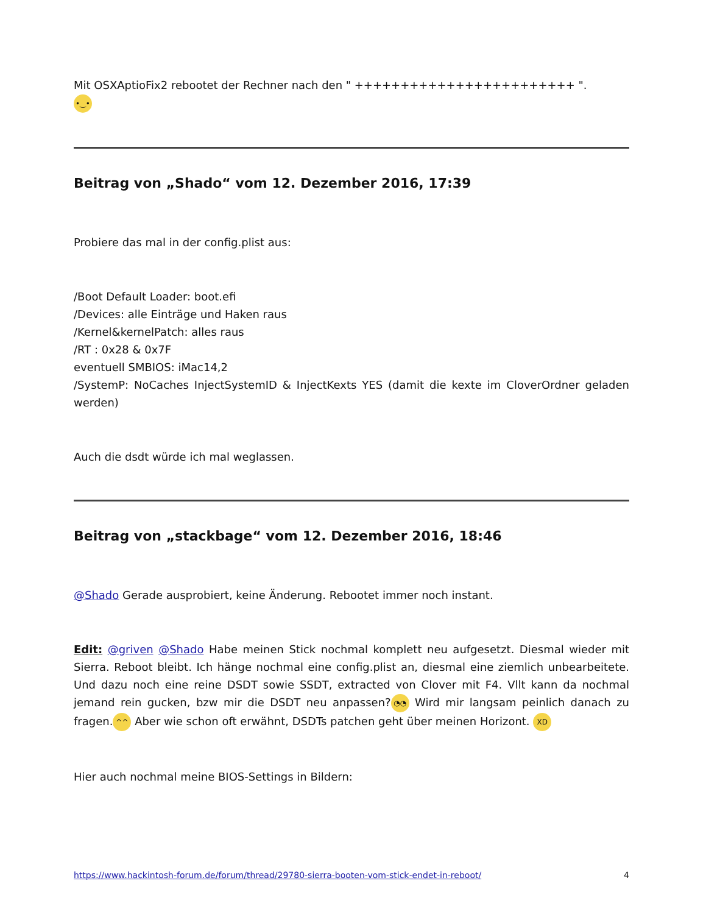Mit OSXAptioFix2 rebootet der Rechner nach den " ++++++++++++++++++++++++ ".
•‿•
Beitrag von „Shado“ vom 12. Dezember 2016, 17:39
Probiere das mal in der config.plist aus:
/Boot Default Loader: boot.efi
/Devices: alle Einträge und Haken raus
/Kernel&kernelPatch: alles raus
/RT : 0x28 & 0x7F
eventuell SMBIOS: iMac14,2
/SystemP: NoCaches InjectSystemID & InjectKexts YES (damit die kexte im CloverOrdner geladen werden)
Auch die dsdt würde ich mal weglassen.
Beitrag von „stackbage“ vom 12. Dezember 2016, 18:46
@Shado Gerade ausprobiert, keine Änderung. Rebootet immer noch instant.
Edit: @griven @Shado Habe meinen Stick nochmal komplett neu aufgesetzt. Diesmal wieder mit Sierra. Reboot bleibt. Ich hänge nochmal eine config.plist an, diesmal eine ziemlich unbearbeitete. Und dazu noch eine reine DSDT sowie SSDT, extracted von Clover mit F4. Vllt kann da nochmal jemand rein gucken, bzw mir die DSDT neu anpassen? ◔◔ Wird mir langsam peinlich danach zu fragen. ^^ Aber wie schon oft erwähnt, DSDTs patchen geht über meinen Horizont. XD
Hier auch nochmal meine BIOS-Settings in Bildern:
https://www.hackintosh-forum.de/forum/thread/29780-sierra-booten-vom-stick-endet-in-reboot/ 4